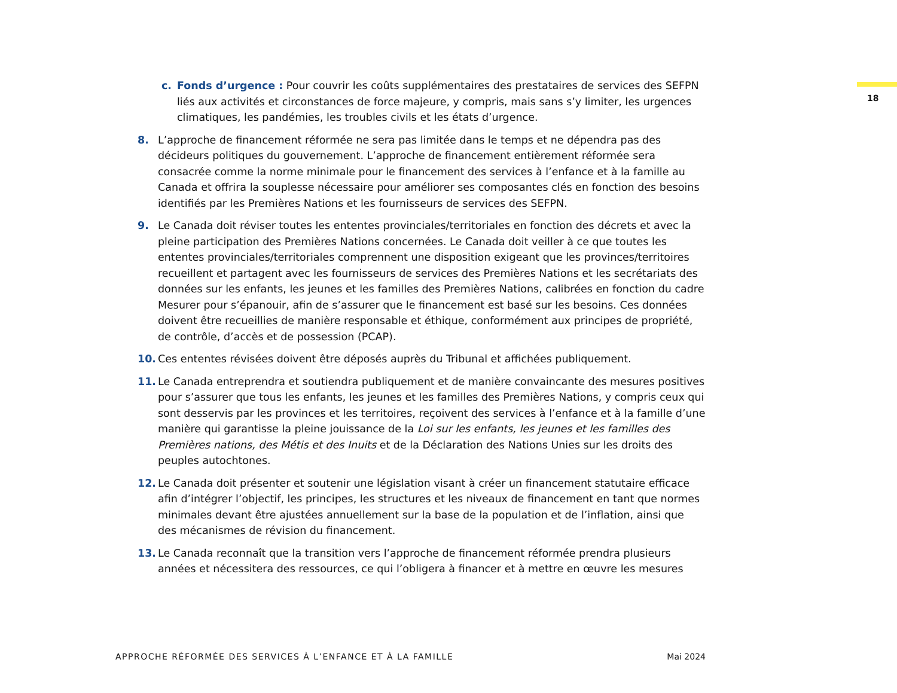18
c. Fonds d’urgence : Pour couvrir les coûts supplémentaires des prestataires de services des SEFPN liés aux activités et circonstances de force majeure, y compris, mais sans s’y limiter, les urgences climatiques, les pandémies, les troubles civils et les états d’urgence.
8. L’approche de financement réformée ne sera pas limitée dans le temps et ne dépendra pas des décideurs politiques du gouvernement. L’approche de financement entièrement réformée sera consacrée comme la norme minimale pour le financement des services à l’enfance et à la famille au Canada et offrira la souplesse nécessaire pour améliorer ses composantes clés en fonction des besoins identifiés par les Premières Nations et les fournisseurs de services des SEFPN.
9. Le Canada doit réviser toutes les ententes provinciales/territoriales en fonction des décrets et avec la pleine participation des Premières Nations concernées. Le Canada doit veiller à ce que toutes les ententes provinciales/territoriales comprennent une disposition exigeant que les provinces/territoires recueillent et partagent avec les fournisseurs de services des Premières Nations et les secrétariats des données sur les enfants, les jeunes et les familles des Premières Nations, calibrées en fonction du cadre Mesurer pour s’épanouir, afin de s’assurer que le financement est basé sur les besoins. Ces données doivent être recueillies de manière responsable et éthique, conformément aux principes de propriété, de contrôle, d’accès et de possession (PCAP).
10. Ces ententes révisées doivent être déposés auprès du Tribunal et affichées publiquement.
11. Le Canada entreprendra et soutiendra publiquement et de manière convaincante des mesures positives pour s’assurer que tous les enfants, les jeunes et les familles des Premières Nations, y compris ceux qui sont desservis par les provinces et les territoires, reçoivent des services à l’enfance et à la famille d’une manière qui garantisse la pleine jouissance de la Loi sur les enfants, les jeunes et les familles des Premières nations, des Métis et des Inuits et de la Déclaration des Nations Unies sur les droits des peuples autochtones.
12. Le Canada doit présenter et soutenir une législation visant à créer un financement statutaire efficace afin d’intégrer l’objectif, les principes, les structures et les niveaux de financement en tant que normes minimales devant être ajustées annuellement sur la base de la population et de l’inflation, ainsi que des mécanismes de révision du financement.
13. Le Canada reconnaît que la transition vers l’approche de financement réformée prendra plusieurs années et nécessitera des ressources, ce qui l’obligera à financer et à mettre en œuvre les mesures
APPROCHE RÉFORMÉE DES SERVICES À L’ENFANCE ET À LA FAMILLE Mai 2024